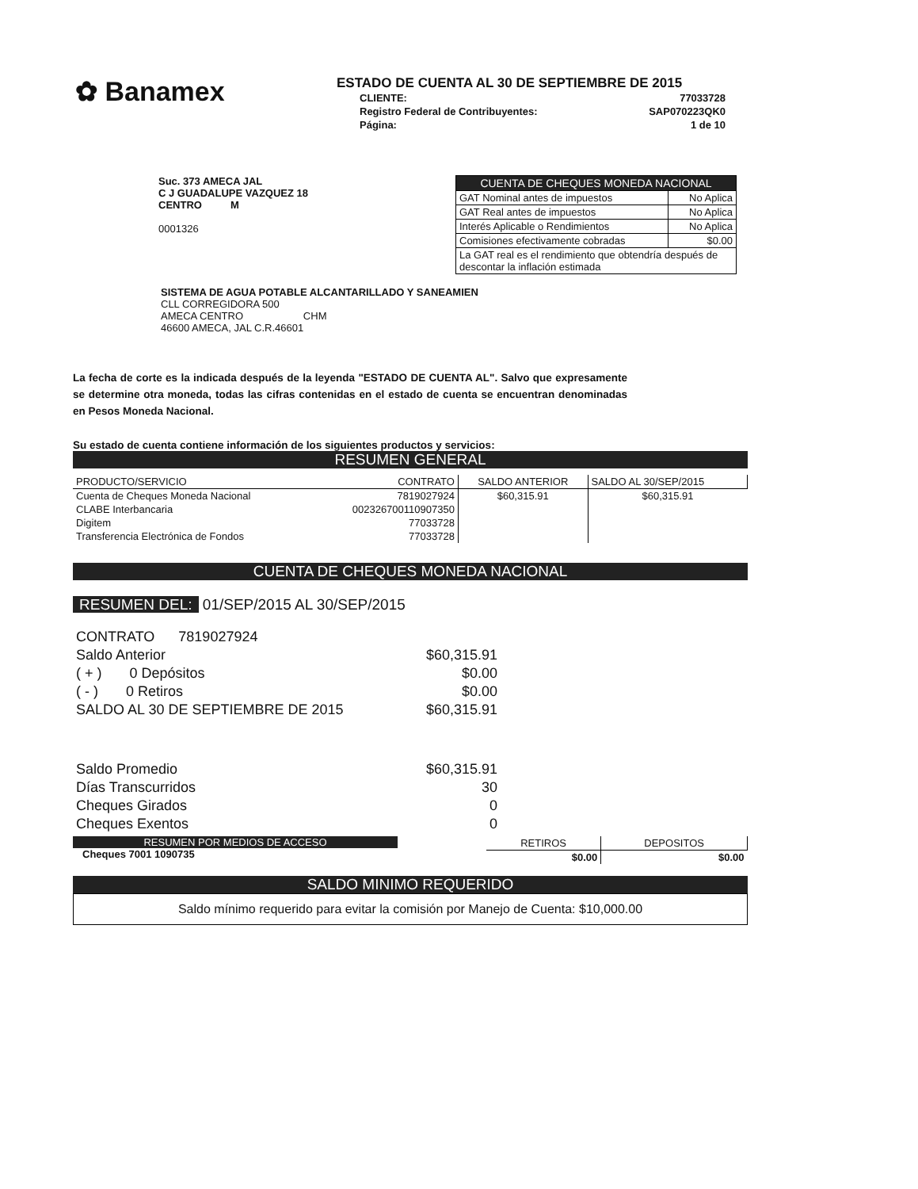✿ Banamex
ESTADO DE CUENTA AL 30 DE SEPTIEMBRE DE 2015
| CLIENTE: | 77033728 |
| Registro Federal de Contribuyentes: | SAP070223QK0 |
| Página: | 1 de 10 |
Suc. 373 AMECA JAL
C J GUADALUPE VAZQUEZ 18
CENTRO M
0001326
| CUENTA DE CHEQUES MONEDA NACIONAL | |
| GAT Nominal antes de impuestos | No Aplica |
| GAT Real antes de impuestos | No Aplica |
| Interés Aplicable o Rendimientos | No Aplica |
| Comisiones efectivamente cobradas | $0.00 |
| La GAT real es el rendimiento que obtendría después de descontar la inflación estimada | |
SISTEMA DE AGUA POTABLE ALCANTARILLADO Y SANEAMIEN
CLL CORREGIDORA 500
AMECA CENTRO CHM
46600 AMECA, JAL C.R.46601
La fecha de corte es la indicada después de la leyenda "ESTADO DE CUENTA AL". Salvo que expresamente se determine otra moneda, todas las cifras contenidas en el estado de cuenta se encuentran denominadas en Pesos Moneda Nacional.
Su estado de cuenta contiene información de los siguientes productos y servicios:
RESUMEN GENERAL
| PRODUCTO/SERVICIO | CONTRATO | SALDO ANTERIOR | SALDO AL 30/SEP/2015 |
| Cuenta de Cheques Moneda Nacional | 7819027924 | $60,315.91 | $60,315.91 |
| CLABE Interbancaria | 002326700110907350 | | |
| Digitem | 77033728 | | |
| Transferencia Electrónica de Fondos | 77033728 | | |
CUENTA DE CHEQUES MONEDA NACIONAL
RESUMEN DEL: 01/SEP/2015 AL 30/SEP/2015
| CONTRATO 7819027924 | |
| Saldo Anterior | $60,315.91 |
| ( + ) 0 Depósitos | $0.00 |
| ( - ) 0 Retiros | $0.00 |
| SALDO AL 30 DE SEPTIEMBRE DE 2015 | $60,315.91 |
| Saldo Promedio | $60,315.91 |
| Días Transcurridos | 30 |
| Cheques Girados | 0 |
| Cheques Exentos | 0 |
RESUMEN POR MEDIOS DE ACCESO
Cheques 7001 1090735
| RETIROS | DEPOSITOS |
| $0.00 | $0.00 |
SALDO MINIMO REQUERIDO
Saldo mínimo requerido para evitar la comisión por Manejo de Cuenta: $10,000.00